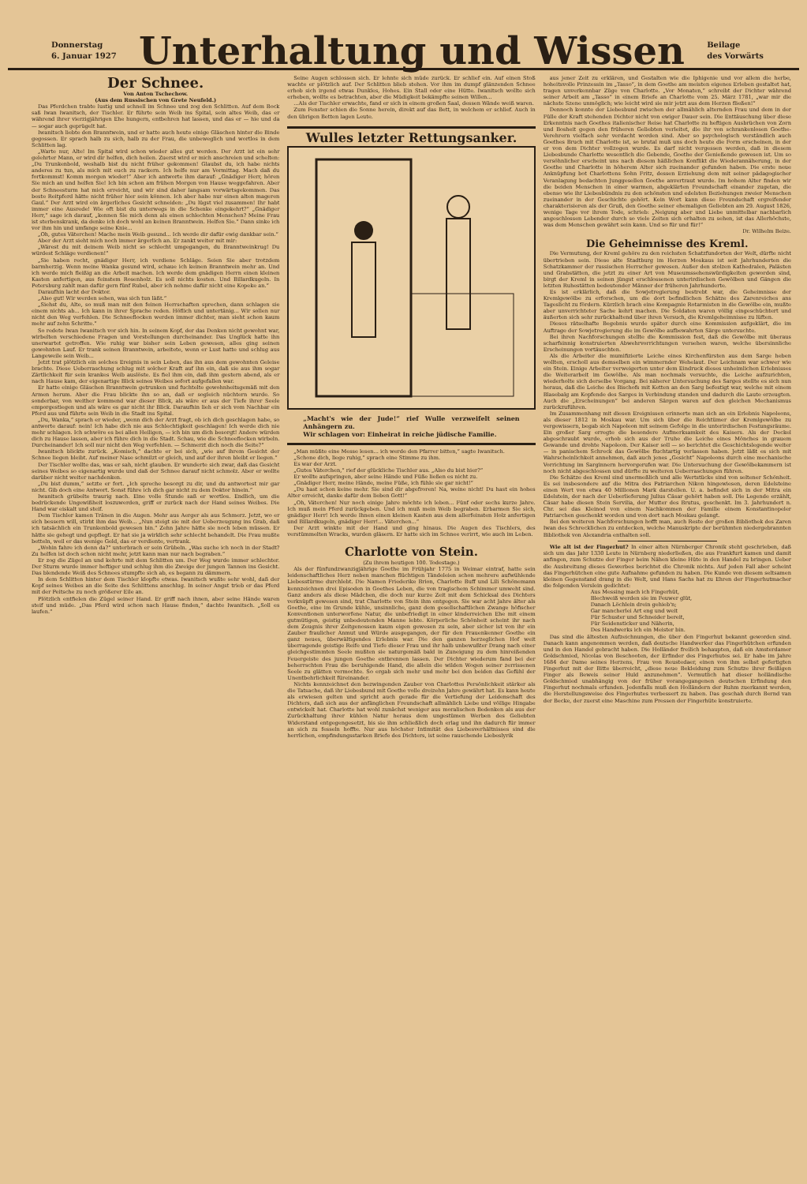Donnerstag
6. Januar 1927
Unterhaltung und Wissen
Beilage
des Vorwärts
Der Schnee.
Von Anton Tschechow.
(Aus dem Russischen von Grete Neufeld.)
Das Pferdchen trabte lustig und schnell im Schnee und zog den Schlitten. Auf dem Bock saß Iwan Iwanitsch, der Tischler. Er führte sein Weib ins Spital, sein altes Weib, das er während ihrer vierzigjährigen Ehe hungern, entbehren hat lassen, und das er — hie und da — sogar auch geprügelt hat.
Iwanitsch liebte den Branntwein, und er hatte auch heute einige Gläschen hinter die Binde gegossen. Er sprach halb zu sich, halb zu der Frau, die unbeweglich und wortlos in dem Schlitten lag.
„Warte nur, Alte! Im Spital wird schon wieder alles gut werden. Der Arzt ist ein sehr gelehrter Mann, er wird dir helfen, dich heilen. Zuerst wird er mich anschreien und schelten: „Du Trunkenbold, weshalb bist du nicht früher gekommen! Glaubst du, ich habe nichts anderes zu tun, als mich mit euch zu rackern. Ich helfe nur am Vormittag. Mach daß du fortkommst! Komm morgen wieder!“ Aber ich antworte ihm darauf: „Gnädiger Herr, hören Sie mich an und helfen Sie! Ich bin schon am frühen Morgen von Hause weggefahren. Aber der Schneesturm hat mich erreicht, und wir sind daher langsam vorwärtsgekommen. Das beste Reitpferd hätte nicht früher hier sein können. Ich aber habe nur einen alten mageren Gaul.“ Der Arzt wird ein ärgerliches Gesicht schneiden: „Du lügst viel zusammen! Ihr habt immer eine Ausrede! Wie oft bist du unterwegs in die Schenke eingekehrt?“ „Gnädiger Herr,“ sage ich darauf, „kennen Sie mich denn als einen schlechten Menschen? Meine Frau ist sterbenskrank, da denke ich doch wohl an keinen Branntwein. Helfen Sie.“ Dann sinke ich vor ihm hin und umfange seine Knie...
„Oh, gutes Väterchen! Mache mein Weib gesund... Ich werde dir dafür ewig dankbar sein.“
Aber der Arzt sieht mich noch immer ärgerlich an. Er zankt weiter mit mir:
„Wärest du mit deinem Weib nicht so schlecht umgegangen, du Branntweinkrug! Du würdest Schläge verdienen!“
„Sie haben recht, gnädiger Herr, ich verdiene Schläge. Seien Sie aber trotzdem barmherzig. Wenn meine Wanka gesund wird, schaue ich keinen Branntwein mehr an. Und ich werde mich fleißig an die Arbeit machen. Ich werde dem gnädigen Herrn einen kleinen Kasten anfertigen, aus feinstem Rosenholz. Es soll nichts kosten. Und Billardkugeln. In Petersburg zahlt man dafür gern fünf Rubel, aber ich nehme dafür nicht eine Kopeke an.“
Daraufhin lacht der Doktor.
„Also gut! Wir werden sehen, was sich tun läßt.“
„Siehst du, Alte, so muß man mit den feinen Herrschaften sprechen, dann schlagen sie einem nichts ab... Ich kann in ihrer Sprache reden. Höflich und untertänig... Wir sollen nur nicht den Weg verfehlen. Die Schneeflocken werden immer dichter, man sieht schon kaum mehr auf zehn Schritte.“
So redete Iwan Iwanitsch vor sich hin. In seinem Kopf, der das Denken nicht gewohnt war, wirbelten verschiedene Fragen und Vorstellungen durcheinander. Das Unglück hatte ihn unerwartet getroffen. Wie ruhig war bisher sein Leben gewesen, alles ging seinen gewohnten Lauf. Er trank seinen Branntwein, arbeitete, wenn er Lust hatte und schlug aus Langeweile sein Weib...
Jetzt trat plötzlich ein solches Ereignis in sein Leben, das ihn aus dem gewohnten Geleise brachte. Diese Ueberraschung schlug mit solcher Kraft auf ihn ein, daß sie aus ihm sogar Zärtlichkeit für sein krankes Weib auslöste. Es fiel ihm ein, daß ihm gestern abend, als er nach Hause kam, der eigenartige Blick seines Weibes sofort aufgefallen war.
Er hatte einige Gläschen Branntwein getrunken und fuchtelte gewohnheitsgemäß mit den Armen herum. Aber die Frau blickte ihn so an, daß er sogleich nüchtern wurde. So sonderbar, von weither kommend war dieser Blick, als wäre er aus der Tiefe ihrer Seele emporgestiegen und als wäre es gar nicht ihr Blick. Daraufhin lieh er sich vom Nachbar ein Pferd aus und führte sein Weib in die Stadt ins Spital.
„Du, Wanka,“ sprach er wieder, „wenn dich der Arzt fragt, ob ich dich geschlagen habe, so antworte darauf: nein! Ich habe dich nie aus Schlechtigkeit geschlagen! Ich werde dich nie mehr schlagen. Ich schwöre es bei allen Heiligen, — ich bin um dich besorgt! Andere würden dich zu Hause lassen, aber ich führe dich in die Stadt. Schau, wie die Schneeflocken wirbeln. Durcheinander! Ich soll nur nicht den Weg verfehlen. — Schmerzt dich noch die Seite?“
Iwanitsch blickte zurück. „Komisch,“ dachte er bei sich, „wie auf ihrem Gesicht der Schnee liegen bleibt. Auf meiner Nase schmilzt er gleich, und auf der ihren bleibt er liegen.“
Der Tischler wollte das, was er sah, nicht glauben. Er wunderte sich zwar, daß das Gesicht seines Weibes so eigenartig wurde und daß der Schnee darauf nicht schmolz. Aber er wollte darüber nicht weiter nachdenken.
„Du bist dumm,“ setzte er fort. „Ich spreche besorgt zu dir, und du antwortest mir gar nicht. Gib doch eine Antwort. Sonst führe ich dich gar nicht zu dem Doktor hinein.“
Iwanitsch grübelte traurig nach. Eine volle Stunde saß er wortlos. Endlich, um die bedrückende Ungewißheit loszuwerden, griff er zurück nach der Hand seines Weibes. Die Hand war eiskalt und steif.
Dem Tischler kamen Tränen in die Augen. Mehr aus Aerger als aus Schmerz. Jetzt, wo er sich bessern will, stirbt ihm das Weib... „Nun steigt sie mit der Ueberzeugung ins Grab, daß ich tatsächlich ein Trunkenbold gewesen bin.“ Zehn Jahre hätte sie noch leben müssen. Er hätte sie gehegt und gepflegt. Er hat sie ja wirklich sehr schlecht behandelt. Die Frau mußte betteln, weil er das wenige Geld, das er verdiente, vertrank.
„Wohin fahre ich denn da?“ unterbrach er sein Grübeln. „Was suche ich noch in der Stadt? Zu helfen ist doch schon nicht mehr, jetzt kann man nur nach begraben.“
Er zog die Zügel an und kehrte mit dem Schlitten um. Der Weg wurde immer schlechter. Der Sturm wurde immer heftiger und schlug ihm die Zweige der jungen Tannen ins Gesicht. Das blendende Weiß des Schnees stumpfte sich ab, es begann zu dämmern.
In dem Schlitten hinter dem Tischler klopfte etwas. Iwanitsch wußte sehr wohl, daß der Kopf seines Weibes an die Seite des Schlittens anschlug. In seiner Angst trieb er das Pferd mit der Peitsche zu noch größerer Eile an.
Plötzlich entfielen die Zügel seiner Hand. Er griff nach ihnen, aber seine Hände waren steif und müde. „Das Pferd wird schon nach Hause finden,“ dachte Iwanitsch. „Soll es laufen.“
Seine Augen schlossen sich. Er lehnte sich müde zurück. Er schlief ein. Auf einen Stoß wachte er plötzlich auf. Der Schlitten blieb stehen. Vor ihm im dumpf glänzenden Schnee erhob sich irgend etwas Dunkles, Hohes. Ein Stall oder eine Hütte. Iwanitsch wollte sich erheben, wollte es betrachten, aber die Müdigkeit bekämpfte seinen Willen...
...Als der Tischler erwachte, fand er sich in einem großen Saal, dessen Wände weiß waren.
Zum Fenster schien die Sonne herein, direkt auf das Bett, in welchem er schlief. Auch in den übrigen Betten lagen Leute.
Wulles letzter Rettungsanker.
„Macht's wie der Jude!“ rief Wulle verzweifelt seinen Anhängern zu.
Wir schlagen vor: Einheirat in reiche jüdische Familie.
„Man müßte eine Messe lesen... ich werde den Pfarrer bitten,“ sagte Iwanitsch.
„Schone dich, liege ruhig,“ sprach eine Stimme zu ihm.
Es war der Arzt.
„Gutes Väterchen,“ rief der glückliche Tischler aus. „Also du bist hier?“
Er wollte aufspringen, aber seine Hände und Füße ließen es nicht zu.
„Gnädiger Herr, meine Hände, meine Füße, ich fühle sie gar nicht!“
„Du hast schon keine mehr. Sie sind dir abgefroren! Na, weine nicht! Du hast ein hohes Alter erreicht, danke dafür dem lieben Gott!“
„Oh, Väterchen! Nur noch einige Jahre möchte ich leben... Fünf oder sechs kurze Jahre. Ich muß mein Pferd zurückgeben. Und ich muß mein Weib begraben. Erbarmen Sie sich, gnädiger Herr! Ich werde Ihnen einen kleinen Kasten aus dem allerfeinsten Holz anfertigen und Billardkugeln, gnädiger Herr!... Väterchen...“
Der Arzt winkte mit der Hand und ging hinaus. Die Augen des Tischlers, des verstümmelten Wracks, wurden gläsern. Er hatte sich im Schnee verirrt, wie auch im Leben.
Charlotte von Stein.
(Zu ihrem heutigen 100. Todestage.)
Als der fünfundzwanzigjährige Goethe im Frühjahr 1775 in Weimar eintraf, hatte sein leidenschaftliches Herz neben manchen flüchtigen Tändeleien schon mehrere aufwühlende Liebesstürme durchlebt. Die Namen Friederike Brion, Charlotte Buff und Lili Schönemann kennzeichnen drei Episoden in Goethes Leben, die von tragischem Schimmer umweht sind. Ganz anders als diese Mädchen, die doch nur kurze Zeit mit dem Schicksal des Dichters verknüpft gewesen sind, trat Charlotte von Stein ihm entgegen. Sie war acht Jahre älter als Goethe, eine im Grunde kühle, unsinnliche, ganz dem gesellschaftlichen Zwange höfischer Konventionen unterworfene Natur, die unbefriedigt in einer kinderreichen Ehe mit einem gutmütigen, geistig unbedeutenden Manne lebte. Körperliche Schönheit scheint ihr nach dem Zeugnis ihrer Zeitgenossen kaum eigen gewesen zu sein, aber sicher ist von ihr ein Zauber fraulicher Anmut und Würde ausgegangen, der für den Frauenkenner Goethe ein ganz neues, überwältigendes Erlebnis war. Die den ganzen herzeglichen Hof weit überragende geistige Reife und Tiefe dieser Frau und ihr halb unbewußter Drang nach einer gleichgestimmten Seele mußten sie naturgemäß bald in Zuneigung zu dem hinreißenden Feuergeiste des jungen Goethe entbrennen lassen. Der Dichter wiederum fand bei der beherrschten Frau die beruhigende Hand, die allein die wilden Wogen seiner zerrissenen Seele zu glätten vermochte. So ergab sich mehr und mehr bei den beiden das Gefühl der Unentbehrlichkeit füreinander.
Nichts kennzeichnet den bezwingenden Zauber von Charlottes Persönlichkeit stärker als die Tatsache, daß ihr Liebesbund mit Goethe volle dreizehn Jahre gewährt hat. Es kann heute als erwiesen gelten und spricht auch gerade für die Vertiefung der Leidenschaft des Dichters, daß sich aus der anfänglichen Freundschaft allmählich Liebe und völlige Hingabe entwickelt hat. Charlotte hat wohl zunächst weniger aus moralischen Bedenken als aus der Zurückhaltung ihrer kühlen Natur heraus dem ungestümen Werben des Geliebten Widerstand entgegengesetzt, bis sie ihm schließlich doch erlag und ihn dadurch für immer an sich zu fesseln hoffte. Nur aus höchster Intimität des Liebesverhältnisses sind die herrlichen, empfindungsstarken Briefe des Dichters, ist seine rauschende Liebeslyrik
aus jener Zeit zu erklären, und Gestalten wie die Iphigenie und vor allem die herbe, hoheitsvolle Prinzessin im „Tasso“, in dem Goethe am meisten eigenes Erleben gestaltet hat, tragen unverkennbar Züge von Charlotte. „Vor Monaten,“ schreibt der Dichter während seiner Arbeit am „Tasso“ in einem Briefe an Charlotte vom 25. März 1781, „war mir die nächste Szene unmöglich; wie leicht wird sie mir jetzt aus dem Herzen fließen!“
Dennoch konnte der Liebesbund zwischen der allmählich alternden Frau und dem in der Fülle der Kraft stehenden Dichter nicht von ewiger Dauer sein. Die Enttäuschung über diese Erkenntnis nach Goethes italienischer Reise hat Charlotte zu heftigen Ausbrüchen von Zorn und Bosheit gegen den früheren Geliebten verleitet, die ihr von schrankenlosen Goethe-Verehrern vielfach sehr verdacht worden sind. Aber so psychologisch verständlich auch Goethes Bruch mit Charlotte ist, so brutal muß uns doch heute die Form erscheinen, in der er von dem Dichter vollzogen wurde. Es darf nicht vergessen werden, daß in diesem Liebesbunde Charlotte wesentlich die Gebende, Goethe der Genießende gewesen ist. Um so versöhnlicher erscheint uns nach diesem häßlichen Konflikt die Wiederannäherung, in der Goethe und Charlotte in höherem Alter sich zueinander gefunden haben. Die erste neue Anknüpfung bot Charlottens Sohn Fritz, dessen Erziehung dem mit seiner pädagogischer Veranlagung bedachten Junggesellen Goethe anvertraut wurde. Im hohem Alter finden wir die beiden Menschen in einer warmen, abgeklärten Freundschaft einander zugetan, die ebenso wie ihr Liebesbündnis zu den schönsten und edelsten Beziehungen zweier Menschen zueinander in der Geschichte gehört. Kein Wort kann diese Freundschaft ergreifender charakterisieren als der Gruß, den Goethe seiner ehemaligen Geliebten am 29. August 1826, wenige Tage vor ihrem Tode, schrieb: „Neigung aber und Liebe unmittelbar nachbarlich angeschlossen Lebender durch so viele Zeiten sich erhalten zu sehen, ist das Allerhöchste, was dem Menschen gewährt sein kann. Und so für und für!“
Dr. Wilhelm Beize.
Die Geheimnisse des Kreml.
Die Vermutung, der Kreml gehöre zu den reichsten Schatzfundorten der Welt, dürfte nicht übertrieben sein. Diese alte Stadtburg im Herzen Moskaus ist seit Jahrhunderten die Schatzkammer der russischen Herrscher gewesen. Außer den stolzen Kathedralen, Palästen und Grabstätten, die jetzt zu einer Art von Museumssehenswürdigkeiten geworden sind, birgt der Kreml in seinen jüngst erschlossenen unterirdischen Gewölben und Gängen die letzten Ruhestätten bedeutender Männer der früheren Jahrhunderte.
Es ist erklärlich, daß die Sowjetregierung bestrebt war, die Geheimnisse der Kremlgewölbe zu erforschen, um die dort befindlichen Schätze des Zarenreiches ans Tageslicht zu fördern. Kürzlich brach eine Kompagnie Rotarmisten in die Gewölbe ein, mußte aber unverrichteter Sache kehrt machen. Die Soldaten waren völlig eingeschüchtert und äußerten sich sehr zurückhaltend über ihren Versuch, die Kremlgeheimnisse zu lüften.
Dieses rätselhafte Begebnis wurde später durch eine Kommission aufgeklärt, die im Auftrage der Sowjetregierung die im Gewölbe aufbewahrten Särge untersuchte.
Bei ihren Nachforschungen stellte die Kommission fest, daß die Gewölbe mit überaus scharfsinnig konstruierten Abwehrvorrichtungen versehen waren, welche übersinnliche Erscheinungen vortäuschten.
Als die Arbeiter die mumifizierte Leiche eines Kirchenfürsten aus dem Sarge heben wollten, erscholl aus demselben ein wimmernder Wehelaut. Der Leichnam war schwer wie ein Stein. Einige Arbeiter verweigerten unter dem Eindruck dieses unheimlichen Erlebnisses die Weiterarbeit im Gewölbe. Als man nochmals versuchte, die Leiche aufzurichten, wiederholte sich derselbe Vorgang. Bei näherer Untersuchung des Sarges stellte es sich nun heraus, daß die Leiche des Bischofs mit Ketten an den Sarg befestigt war, welche mit einem Blasebalg am Kopfende des Sarges in Verbindung standen und dadurch die Laute erzeugten. Auch die „Erscheinungen“ bei anderen Särgen waren auf den gleichen Mechanismus zurückzuführen.
Im Zusammenhang mit diesen Ereignissen erinnerte man sich an ein Erlebnis Napoleons, als dieser 1812 in Moskau war. Um sich über die Reichtümer der Kremlgewölbe zu vergewissern, begab sich Napoleon mit seinem Gefolge in die unterirdischen Festungsräume. Ein großer Sarg erregte die besondere Aufmerksamkeit des Kaisers. Als der Deckel abgeschraubt wurde, erhob sich aus der Truhe die Leiche eines Mönches in grauem Gewande und drohte Napoleon. Der Kaiser soll — so berichtet die Geschichtslegende weiter — in panischem Schreck das Gewölbe fluchtartig verlassen haben. Jetzt läßt es sich mit Wahrscheinlichkeit annehmen, daß auch jenes „Gesicht“ Napoleons durch eine mechanische Vorrichtung im Sarginnern hervorgerufen war. Die Untersuchung der Gewölbekammern ist noch nicht abgeschlossen und dürfte zu weiteren Ueberraschungen führen.
Die Schätze des Kreml sind unermeßlich und alle Wertstücke sind von seltener Schönheit. Es sei insbesondere auf die Mitra des Patriarchen Nikon hingewiesen, deren Edelsteine einen Wert von etwa 40 Millionen Mark darstellen. U. a. befindet sich in der Mitra ein Edelstein, der nach der Ueberlieferung Julius Cäsar gehört haben soll. Die Legende erzählt, Cäsar habe diesen Stein Servilia, der Mutter des Brutus, geschenkt. Im 3. Jahrhundert n. Chr. sei das Kleinod von einem Nachkommen der Familie einem Konstantinopeler Patriarchen geschenkt worden und von dort nach Moskau gelangt.
Bei den weiteren Nachforschungen hofft man, auch Reste der großen Bibliothek des Zaren Iwan des Schrecklichen zu entdecken, welche Manuskripte der berühmten niedergebrannten Bibliothek von Alexandria enthalten soll.
Wie alt ist der Fingerhut? In einer alten Nürnberger Chronik steht geschrieben, daß sich um das Jahr 1330 Leute in Nürnberg niederließen, die aus Frankfurt kamen und damit anfingen, zum Schutze der Finger beim Nähen kleine Hüte in den Handel zu bringen. Ueber die Ausbreitung dieses Gewerbes berichtet die Chronik nichts. Auf jeden Fall aber scheint das Fingerhütchen eine gute Aufnahme gefunden zu haben. Die Kunde von diesem seltsamen kleinen Gegenstand drang in die Welt, und Hans Sachs hat zu Ehren der Fingerhutmacher die folgenden Verslein gedichtet:
Aus Messing mach ich Fingerhüt,
Blechweiß werden sie im Feuwer glüt,
Danach Löchlein drein gehieb'n;
Gar mancherlei Art eng und weit
Für Schuster und Schneider bereit,
Für Seidensticker und Näherin,
Des Handwerks ich ein Meister bin.
Das sind die ältesten Aufzeichnungen, die über den Fingerhut bekannt geworden sind. Danach kann angenommen werden, daß deutsche Handwerker das Fingerhütchen erfunden und in den Handel gebracht haben. Die Holländer freilich behaupten, daß ein Amsterdamer Goldschmied, Nicolas von Beschooten, der Erfinder des Fingerhutes sei. Er habe im Jahre 1684 der Dame seines Herzens, Frau von Reustedaer, einen von ihm selbst gefertigten Fingerhut mit der Bitte überreicht, „diese neue Bekleidung zum Schutze ihrer fleißigen Finger als Beweis seiner Huld anzunehmen“. Vermutlich hat dieser holländische Goldschmied unabhängig von der früher vorangegangenen deutschen Erfindung den Fingerhut nochmals erfunden. Jedenfalls muß den Holländern der Ruhm zuerkannt werden, die Herstellungsweise des Fingerhutes verbessert zu haben. Das geschah durch Bernd van der Becke, der zuerst eine Maschine zum Pressen der Fingerhüte konstruierte.